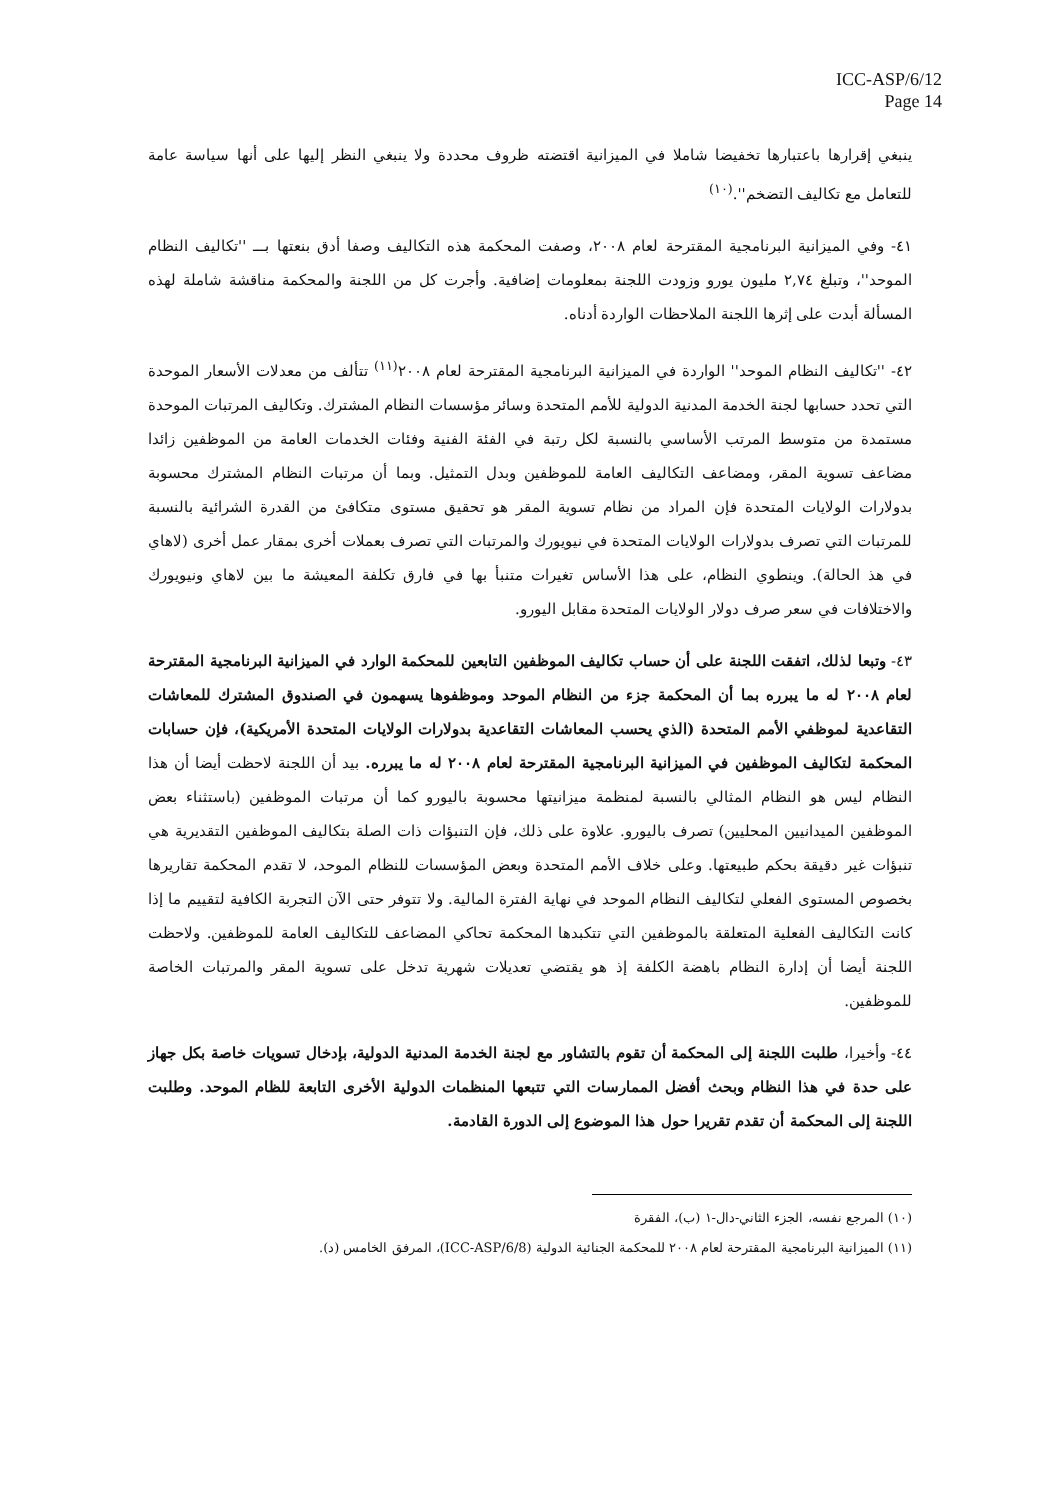ICC-ASP/6/12
Page 14
ينبغي إقرارها باعتبارها تخفيضا شاملا في الميزانية اقتضته ظروف محددة ولا ينبغي النظر إليها على أنها سياسة عامة للتعامل مع تكاليف التضخم''.<sup>(١٠)</sup>
٤١- وفي الميزانية البرنامجية المقترحة لعام ٢٠٠٨، وصفت المحكمة هذه التكاليف وصفا أدق بنعتها بـــ ''تكاليف النظام الموحد''، وتبلغ ٢,٧٤ مليون يورو وزودت اللجنة بمعلومات إضافية. وأجرت كل من اللجنة والمحكمة مناقشة شاملة لهذه المسألة أبدت على إثرها اللجنة الملاحظات الواردة أدناه.
٤٢- ''تكاليف النظام الموحد'' الواردة في الميزانية البرنامجية المقترحة لعام ٢٠٠٨<sup>(١١)</sup> تتألف من معدلات الأسعار الموحدة التي تحدد حسابها لجنة الخدمة المدنية الدولية للأمم المتحدة وسائر مؤسسات النظام المشترك. وتكاليف المرتبات الموحدة مستمدة من متوسط المرتب الأساسي بالنسبة لكل رتبة في الفئة الفنية وفئات الخدمات العامة من الموظفين زائدا مضاعف تسوية المقر، ومضاعف التكاليف العامة للموظفين وبدل التمثيل. وبما أن مرتبات النظام المشترك محسوبة بدولارات الولايات المتحدة فإن المراد من نظام تسوية المقر هو تحقيق مستوى متكافئ من القدرة الشرائية بالنسبة للمرتبات التي تصرف بدولارات الولايات المتحدة في نيويورك والمرتبات التي تصرف بعملات أخرى بمقار عمل أخرى (لاهاي في هذ الحالة). وينطوي النظام، على هذا الأساس تغيرات متنبأ بها في فارق تكلفة المعيشة ما بين لاهاي ونيويورك والاختلافات في سعر صرف دولار الولايات المتحدة مقابل اليورو.
٤٣- وتبعا لذلك، اتفقت اللجنة على أن حساب تكاليف الموظفين التابعين للمحكمة الوارد في الميزانية البرنامجية المقترحة لعام ٢٠٠٨ له ما يبرره بما أن المحكمة جزء من النظام الموحد وموظفوها يسهمون في الصندوق المشترك للمعاشات التقاعدية لموظفي الأمم المتحدة (الذي يحسب المعاشات التقاعدية بدولارات الولايات المتحدة الأمريكية)، فإن حسابات المحكمة لتكاليف الموظفين في الميزانية البرنامجية المقترحة لعام ٢٠٠٨ له ما يبرره. بيد أن اللجنة لاحظت أيضا أن هذا النظام ليس هو النظام المثالي بالنسبة لمنظمة ميزانيتها محسوبة باليورو كما أن مرتبات الموظفين (باستثناء بعض الموظفين الميدانيين المحليين) تصرف باليورو. علاوة على ذلك، فإن التنبؤات ذات الصلة بتكاليف الموظفين التقديرية هي تنبؤات غير دقيقة بحكم طبيعتها. وعلى خلاف الأمم المتحدة وبعض المؤسسات للنظام الموحد، لا تقدم المحكمة تقاريرها بخصوص المستوى الفعلي لتكاليف النظام الموحد في نهاية الفترة المالية. ولا تتوفر حتى الآن التجربة الكافية لتقييم ما إذا كانت التكاليف الفعلية المتعلقة بالموظفين التي تتكبدها المحكمة تحاكي المضاعف للتكاليف العامة للموظفين. ولاحظت اللجنة أيضا أن إدارة النظام باهضة الكلفة إذ هو يقتضي تعديلات شهرية تدخل على تسوية المقر والمرتبات الخاصة للموظفين.
٤٤- وأخيرا، طلبت اللجنة إلى المحكمة أن تقوم بالتشاور مع لجنة الخدمة المدنية الدولية، بإدخال تسويات خاصة بكل جهاز على حدة في هذا النظام وبحث أفضل الممارسات التي تتبعها المنظمات الدولية الأخرى التابعة للظام الموحد. وطلبت اللجنة إلى المحكمة أن تقدم تقريرا حول هذا الموضوع إلى الدورة القادمة.
(١٠) المرجع نفسه، الجزء الثاني-دال-١ (ب)، الفقرة
(١١) الميزانية البرنامجية المقترحة لعام ٢٠٠٨ للمحكمة الجنائية الدولية (ICC-ASP/6/8)، المرفق الخامس (د).